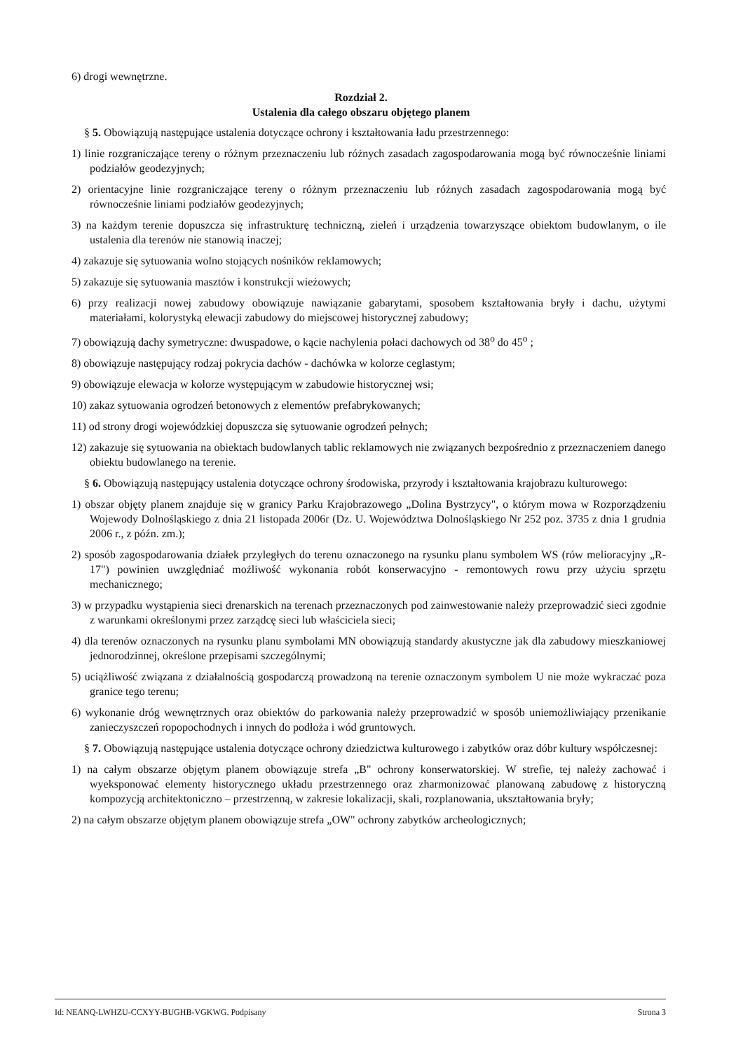6) drogi wewnętrzne.
Rozdział 2.
Ustalenia dla całego obszaru objętego planem
§ 5. Obowiązują następujące ustalenia dotyczące ochrony i kształtowania ładu przestrzennego:
1) linie rozgraniczające tereny o różnym przeznaczeniu lub różnych zasadach zagospodarowania mogą być równocześnie liniami podziałów geodezyjnych;
2) orientacyjne linie rozgraniczające tereny o różnym przeznaczeniu lub różnych zasadach zagospodarowania mogą być równocześnie liniami podziałów geodezyjnych;
3) na każdym terenie dopuszcza się infrastrukturę techniczną, zieleń i urządzenia towarzyszące obiektom budowlanym, o ile ustalenia dla terenów nie stanowią inaczej;
4) zakazuje się sytuowania wolno stojących nośników reklamowych;
5) zakazuje się sytuowania masztów i konstrukcji wieżowych;
6) przy realizacji nowej zabudowy obowiązuje nawiązanie gabarytami, sposobem kształtowania bryły i dachu, użytymi materiałami, kolorystyką elewacji zabudowy do miejscowej historycznej zabudowy;
7) obowiązują dachy symetryczne: dwuspadowe, o kącie nachylenia połaci dachowych od 38<sup>o</sup> do 45<sup>o</sup> ;
8) obowiązuje następujący rodzaj pokrycia dachów - dachówka w kolorze ceglastym;
9) obowiązuje elewacja w kolorze występującym w zabudowie historycznej wsi;
10) zakaz sytuowania ogrodzeń betonowych z elementów prefabrykowanych;
11) od strony drogi wojewódzkiej dopuszcza się sytuowanie ogrodzeń pełnych;
12) zakazuje się sytuowania na obiektach budowlanych tablic reklamowych nie związanych bezpośrednio z przeznaczeniem danego obiektu budowlanego na terenie.
§ 6. Obowiązują następujący ustalenia dotyczące ochrony środowiska, przyrody i kształtowania krajobrazu kulturowego:
1) obszar objęty planem znajduje się w granicy Parku Krajobrazowego „Dolina Bystrzycy", o którym mowa w Rozporządzeniu Wojewody Dolnośląskiego z dnia 21 listopada 2006r (Dz. U. Województwa Dolnośląskiego Nr 252 poz. 3735 z dnia 1 grudnia 2006 r., z późn. zm.);
2) sposób zagospodarowania działek przyległych do terenu oznaczonego na rysunku planu symbolem WS (rów melioracyjny „R-17") powinien uwzględniać możliwość wykonania robót konserwacyjno - remontowych rowu przy użyciu sprzętu mechanicznego;
3) w przypadku wystąpienia sieci drenarskich na terenach przeznaczonych pod zainwestowanie należy przeprowadzić sieci zgodnie z warunkami określonymi przez zarządcę sieci lub właściciela sieci;
4) dla terenów oznaczonych na rysunku planu symbolami MN obowiązują standardy akustyczne jak dla zabudowy mieszkaniowej jednorodzinnej, określone przepisami szczególnymi;
5) uciążliwość związana z działalnością gospodarczą prowadzoną na terenie oznaczonym symbolem U nie może wykraczać poza granice tego terenu;
6) wykonanie dróg wewnętrznych oraz obiektów do parkowania należy przeprowadzić w sposób uniemożliwiający przenikanie zanieczyszczeń ropopochodnych i innych do podłoża i wód gruntowych.
§ 7. Obowiązują następujące ustalenia dotyczące ochrony dziedzictwa kulturowego i zabytków oraz dóbr kultury współczesnej:
1) na całym obszarze objętym planem obowiązuje strefa „B" ochrony konserwatorskiej. W strefie, tej należy zachować i wyeksponować elementy historycznego układu przestrzennego oraz zharmonizować planowaną zabudowę z historyczną kompozycją architektoniczno – przestrzenną, w zakresie lokalizacji, skali, rozplanowania, ukształtowania bryły;
2) na całym obszarze objętym planem obowiązuje strefa „OW" ochrony zabytków archeologicznych;
Id: NEANQ-LWHZU-CCXYY-BUGHB-VGKWG. Podpisany Strona 3